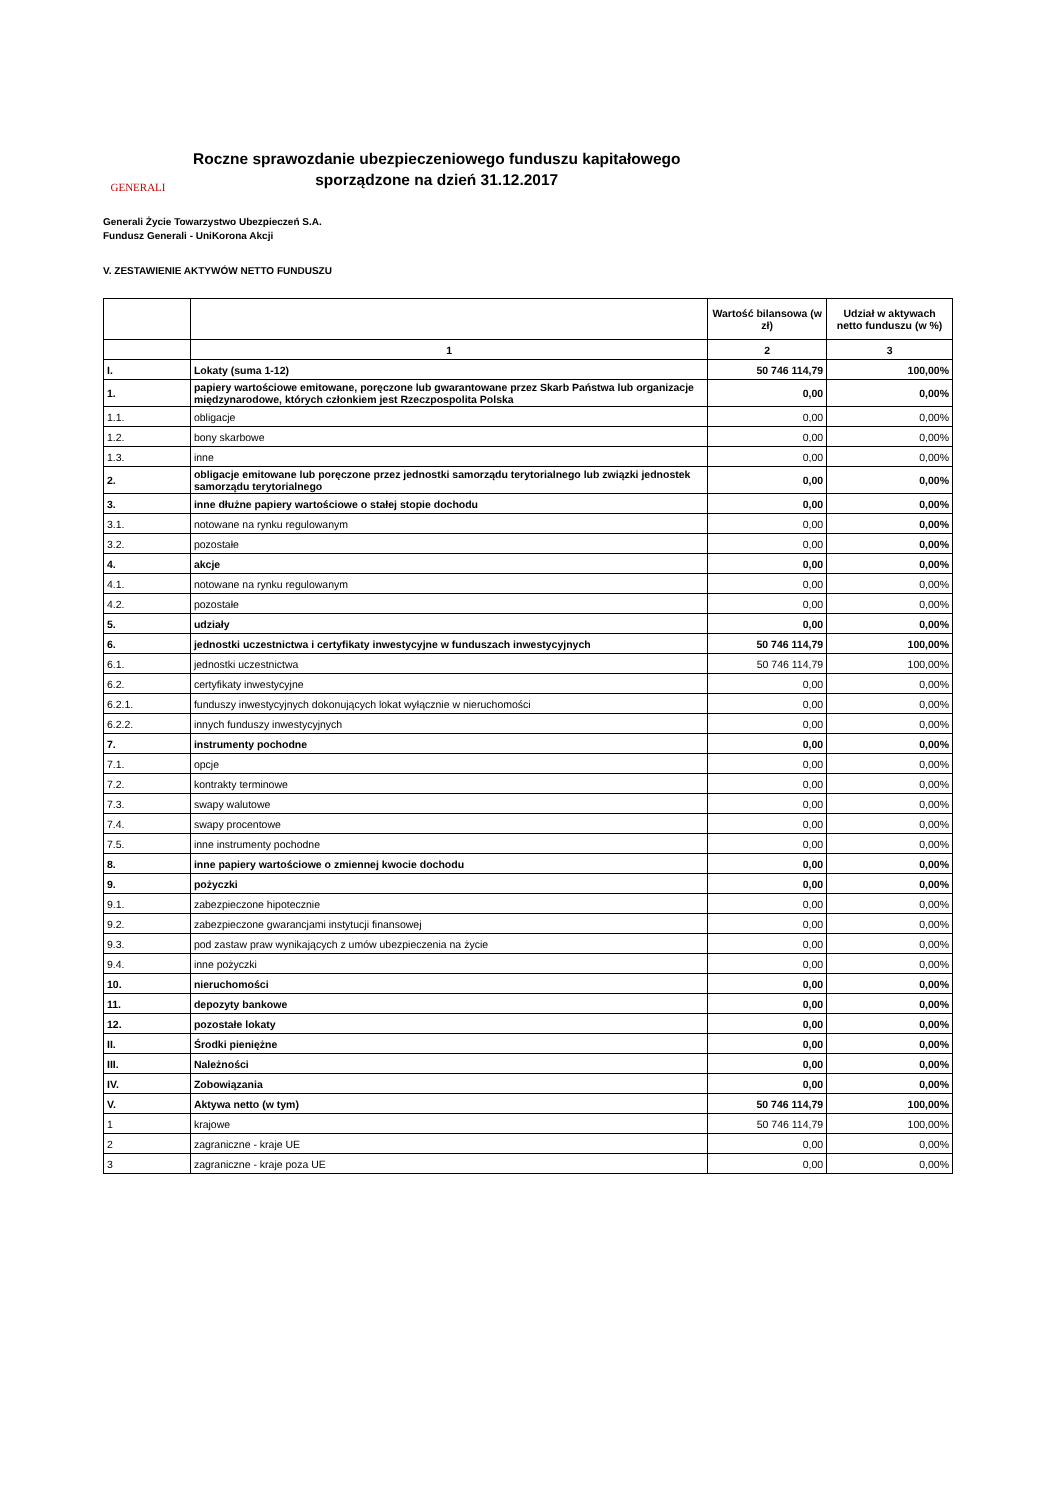GENERALI
Roczne sprawozdanie ubezpieczeniowego funduszu kapitałowego
sporządzone na dzień 31.12.2017
Generali Życie Towarzystwo Ubezpieczeń S.A.
Fundusz Generali - UniKorona Akcji
V. ZESTAWIENIE AKTYWÓW NETTO FUNDUSZU
| | | Wartość bilansowa (w zł) | Udział w aktywach netto funduszu (w %) |
| --- | --- | --- | --- |
| | 1 | 2 | 3 |
| I. | Lokaty (suma 1-12) | 50 746 114,79 | 100,00% |
| 1. | papiery wartościowe emitowane, poręczone lub gwarantowane przez Skarb Państwa lub organizacje międzynarodowe, których członkiem jest Rzeczpospolita Polska | 0,00 | 0,00% |
| 1.1. | obligacje | 0,00 | 0,00% |
| 1.2. | bony skarbowe | 0,00 | 0,00% |
| 1.3. | inne | 0,00 | 0,00% |
| 2. | obligacje emitowane lub poręczone przez jednostki samorządu terytorialnego lub związki jednostek samorządu terytorialnego | 0,00 | 0,00% |
| 3. | inne dłużne papiery wartościowe o stałej stopie dochodu | 0,00 | 0,00% |
| 3.1. | notowane na rynku regulowanym | 0,00 | 0,00% |
| 3.2. | pozostałe | 0,00 | 0,00% |
| 4. | akcje | 0,00 | 0,00% |
| 4.1. | notowane na rynku regulowanym | 0,00 | 0,00% |
| 4.2. | pozostałe | 0,00 | 0,00% |
| 5. | udziały | 0,00 | 0,00% |
| 6. | jednostki uczestnictwa i certyfikaty inwestycyjne w funduszach inwestycyjnych | 50 746 114,79 | 100,00% |
| 6.1. | jednostki uczestnictwa | 50 746 114,79 | 100,00% |
| 6.2. | certyfikaty inwestycyjne | 0,00 | 0,00% |
| 6.2.1. | funduszy inwestycyjnych dokonujących lokat wyłącznie w nieruchomości | 0,00 | 0,00% |
| 6.2.2. | innych funduszy inwestycyjnych | 0,00 | 0,00% |
| 7. | instrumenty pochodne | 0,00 | 0,00% |
| 7.1. | opcje | 0,00 | 0,00% |
| 7.2. | kontrakty terminowe | 0,00 | 0,00% |
| 7.3. | swapy walutowe | 0,00 | 0,00% |
| 7.4. | swapy procentowe | 0,00 | 0,00% |
| 7.5. | inne instrumenty pochodne | 0,00 | 0,00% |
| 8. | inne papiery wartościowe o zmiennej kwocie dochodu | 0,00 | 0,00% |
| 9. | pożyczki | 0,00 | 0,00% |
| 9.1. | zabezpieczone hipotecznie | 0,00 | 0,00% |
| 9.2. | zabezpieczone gwarancjami instytucji finansowej | 0,00 | 0,00% |
| 9.3. | pod zastaw praw wynikających z umów ubezpieczenia na życie | 0,00 | 0,00% |
| 9.4. | inne pożyczki | 0,00 | 0,00% |
| 10. | nieruchomości | 0,00 | 0,00% |
| 11. | depozyty bankowe | 0,00 | 0,00% |
| 12. | pozostałe lokaty | 0,00 | 0,00% |
| II. | Środki pieniężne | 0,00 | 0,00% |
| III. | Należności | 0,00 | 0,00% |
| IV. | Zobowiązania | 0,00 | 0,00% |
| V. | Aktywa netto (w tym) | 50 746 114,79 | 100,00% |
| 1 | krajowe | 50 746 114,79 | 100,00% |
| 2 | zagraniczne - kraje UE | 0,00 | 0,00% |
| 3 | zagraniczne - kraje poza UE | 0,00 | 0,00% |